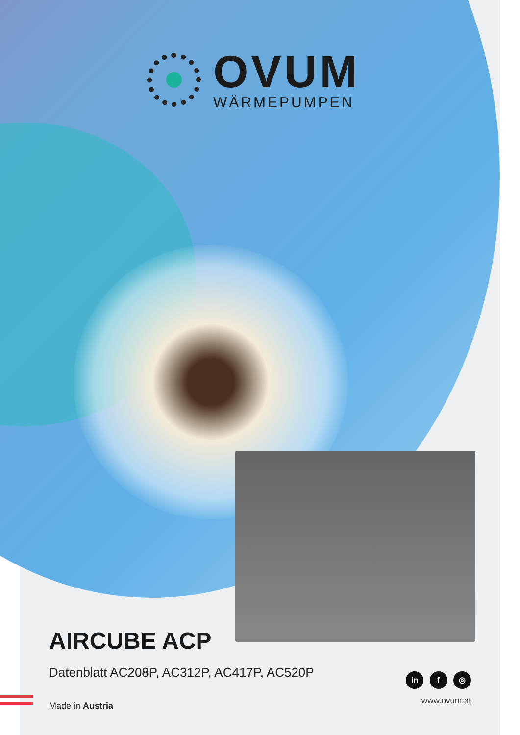OVUM
WÄRMEPUMPEN
AIRCUBE ACP
Datenblatt AC208P, AC312P, AC417P, AC520P
Made in Austria
in f ◎
www.ovum.at